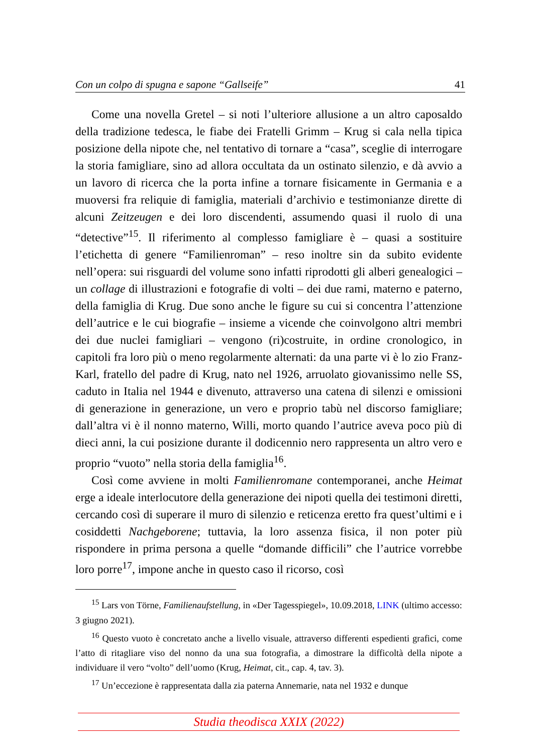Con un colpo di spugna e sapone “Gallseife” 41
Come una novella Gretel – si noti l’ulteriore allusione a un altro caposaldo della tradizione tedesca, le fiabe dei Fratelli Grimm – Krug si cala nella tipica posizione della nipote che, nel tentativo di tornare a “casa”, sceglie di interrogare la storia famigliare, sino ad allora occultata da un ostinato silenzio, e dà avvio a un lavoro di ricerca che la porta infine a tornare fisicamente in Germania e a muoversi fra reliquie di famiglia, materiali d’archivio e testimonianze dirette di alcuni Zeitzeugen e dei loro discendenti, assumendo quasi il ruolo di una “detective”<sup>15</sup>. Il riferimento al complesso famigliare è – quasi a sostituire l’etichetta di genere “Familienroman” – reso inoltre sin da subito evidente nell’opera: sui risguardi del volume sono infatti riprodotti gli alberi genealogici – un collage di illustrazioni e fotografie di volti – dei due rami, materno e paterno, della famiglia di Krug. Due sono anche le figure su cui si concentra l’attenzione dell’autrice e le cui biografie – insieme a vicende che coinvolgono altri membri dei due nuclei famigliari – vengono (ri)costruite, in ordine cronologico, in capitoli fra loro più o meno regolarmente alternati: da una parte vi è lo zio Franz-Karl, fratello del padre di Krug, nato nel 1926, arruolato giovanissimo nelle SS, caduto in Italia nel 1944 e divenuto, attraverso una catena di silenzi e omissioni di generazione in generazione, un vero e proprio tabù nel discorso famigliare; dall’altra vi è il nonno materno, Willi, morto quando l’autrice aveva poco più di dieci anni, la cui posizione durante il dodicennio nero rappresenta un altro vero e proprio “vuoto” nella storia della famiglia<sup>16</sup>.
Così come avviene in molti Familienromane contemporanei, anche Heimat erge a ideale interlocutore della generazione dei nipoti quella dei testimoni diretti, cercando così di superare il muro di silenzio e reticenza eretto fra quest’ultimi e i cosiddetti Nachgeborene; tuttavia, la loro assenza fisica, il non poter più rispondere in prima persona a quelle “domande difficili” che l’autrice vorrebbe loro porre<sup>17</sup>, impone anche in questo caso il ricorso, così
<sup>15</sup> Lars von Törne, Familienaufstellung, in «Der Tagesspiegel», 10.09.2018, LINK (ultimo accesso: 3 giugno 2021).
<sup>16</sup> Questo vuoto è concretato anche a livello visuale, attraverso differenti espedienti grafici, come l’atto di ritagliare viso del nonno da una sua fotografia, a dimostrare la difficoltà della nipote a individuare il vero “volto” dell’uomo (Krug, Heimat, cit., cap. 4, tav. 3).
<sup>17</sup> Un’eccezione è rappresentata dalla zia paterna Annemarie, nata nel 1932 e dunque
Studia theodisca XXIX (2022)